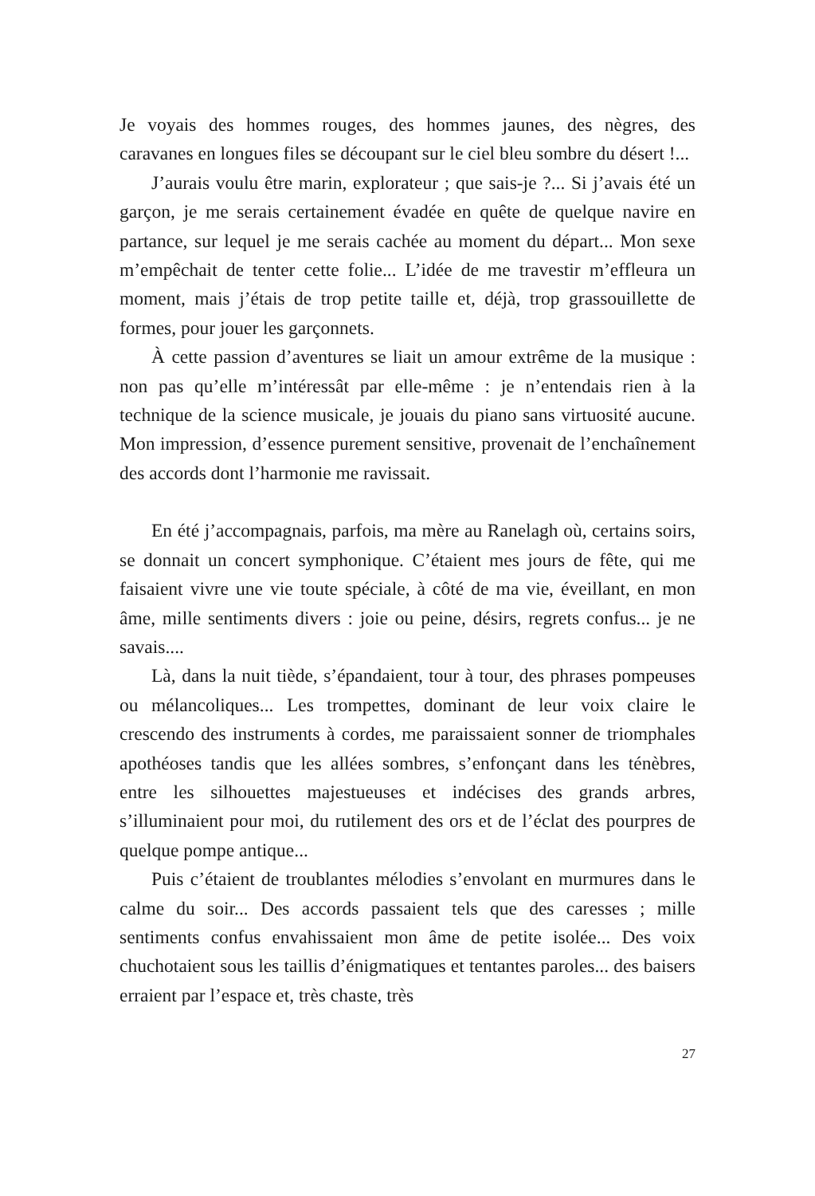Je voyais des hommes rouges, des hommes jaunes, des nègres, des caravanes en longues files se découpant sur le ciel bleu sombre du désert !...
J’aurais voulu être marin, explorateur ; que sais-je ?... Si j’avais été un garçon, je me serais certainement évadée en quête de quelque navire en partance, sur lequel je me serais cachée au moment du départ... Mon sexe m’empêchait de tenter cette folie... L’idée de me travestir m’effleura un moment, mais j’étais de trop petite taille et, déjà, trop grassouillette de formes, pour jouer les garçonnets.
À cette passion d’aventures se liait un amour extrême de la musique : non pas qu’elle m’intéressât par elle-même : je n’entendais rien à la technique de la science musicale, je jouais du piano sans virtuosité aucune. Mon impression, d’essence purement sensitive, provenait de l’enchaînement des accords dont l’harmonie me ravissait.
En été j’accompagnais, parfois, ma mère au Ranelagh où, certains soirs, se donnait un concert symphonique. C’étaient mes jours de fête, qui me faisaient vivre une vie toute spéciale, à côté de ma vie, éveillant, en mon âme, mille sentiments divers : joie ou peine, désirs, regrets confus... je ne savais....
Là, dans la nuit tiède, s’épandaient, tour à tour, des phrases pompeuses ou mélancoliques... Les trompettes, dominant de leur voix claire le crescendo des instruments à cordes, me paraissaient sonner de triomphales apothéoses tandis que les allées sombres, s’enfonçant dans les ténèbres, entre les silhouettes majestueuses et indécises des grands arbres, s’illuminaient pour moi, du rutilement des ors et de l’éclat des pourpres de quelque pompe antique...
Puis c’étaient de troublantes mélodies s’envolant en murmures dans le calme du soir... Des accords passaient tels que des caresses ; mille sentiments confus envahissaient mon âme de petite isolée... Des voix chuchotaient sous les taillis d’énigmatiques et tentantes paroles... des baisers erraient par l’espace et, très chaste, très
27